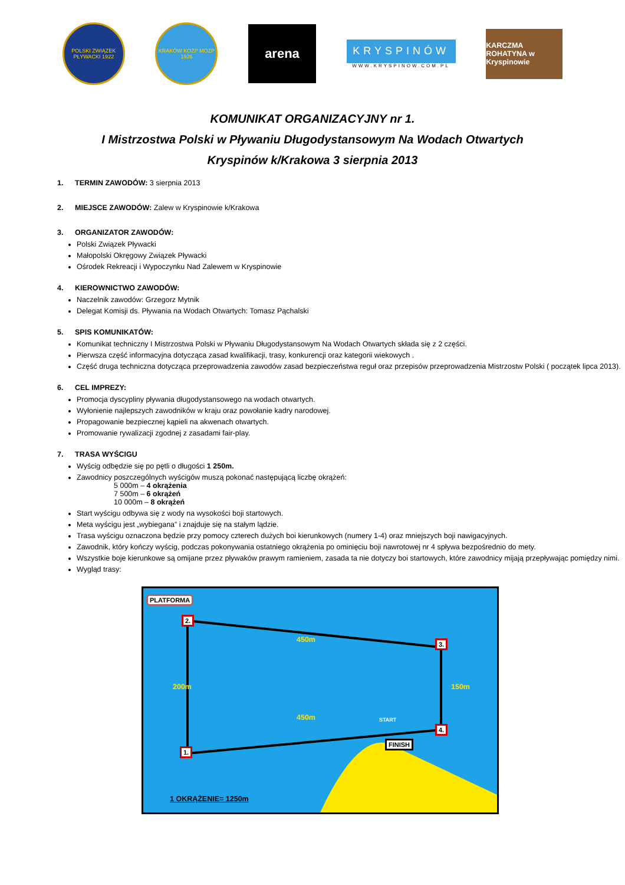POLSKI ZWIĄZEK PŁYWACKI 1922
KRAKÓW KOZP MOZP 1926
arena
KRYSPINÓW
WWW.KRYSPINOW.COM.PL
KARCZMA ROHATYNA w Kryspinowie
KOMUNIKAT ORGANIZACYJNY nr 1.
I Mistrzostwa Polski w Pływaniu Długodystansowym Na Wodach Otwartych
Kryspinów k/Krakowa 3 sierpnia 2013
1. TERMIN ZAWODÓW: 3 sierpnia 2013
2. MIEJSCE ZAWODÓW: Zalew w Kryspinowie k/Krakowa
3. ORGANIZATOR ZAWODÓW:
Polski Związek Pływacki
Małopolski Okręgowy Związek Pływacki
Ośrodek Rekreacji i Wypoczynku Nad Zalewem w Kryspinowie
4. KIEROWNICTWO ZAWODÓW:
Naczelnik zawodów: Grzegorz Mytnik
Delegat Komisji ds. Pływania na Wodach Otwartych: Tomasz Pąchalski
5. SPIS KOMUNIKATÓW:
Komunikat techniczny I Mistrzostwa Polski w Pływaniu Długodystansowym Na Wodach Otwartych składa się z 2 części.
Pierwsza część informacyjna dotycząca zasad kwalifikacji, trasy, konkurencji oraz kategorii wiekowych .
Część druga techniczna dotycząca przeprowadzenia zawodów zasad bezpieczeństwa reguł oraz przepisów przeprowadzenia Mistrzostw Polski ( początek lipca 2013).
6. CEL IMPREZY:
Promocja dyscypliny pływania długodystansowego na wodach otwartych.
Wyłonienie najlepszych zawodników w kraju oraz powołanie kadry narodowej.
Propagowanie bezpiecznej kąpieli na akwenach otwartych.
Promowanie rywalizacji zgodnej z zasadami fair-play.
7. TRASA WYŚCIGU
Wyścig odbędzie się po pętli o długości 1 250m.
Zawodnicy poszczególnych wyścigów muszą pokonać następującą liczbę okrążeń:
5 000m – 4 okrążenia
7 500m – 6 okrążeń
10 000m – 8 okrążeń
Start wyścigu odbywa się z wody na wysokości boji startowych.
Meta wyścigu jest „wybiegana” i znajduje się na stałym lądzie.
Trasa wyścigu oznaczona będzie przy pomocy czterech dużych boi kierunkowych (numery 1-4) oraz mniejszych boji nawigacyjnych.
Zawodnik, który kończy wyścig, podczas pokonywania ostatniego okrążenia po ominięciu boji nawrotowej nr 4 spływa bezpośrednio do mety.
Wszystkie boje kierunkowe są omijane przez pływaków prawym ramieniem, zasada ta nie dotyczy boi startowych, które zawodnicy mijają przepływając pomiędzy nimi.
Wygląd trasy:
PLATFORMA
2.
3.
4.
1.
450m
450m
200m 150m
START
FINISH
1 OKRĄŻENIE= 1250m